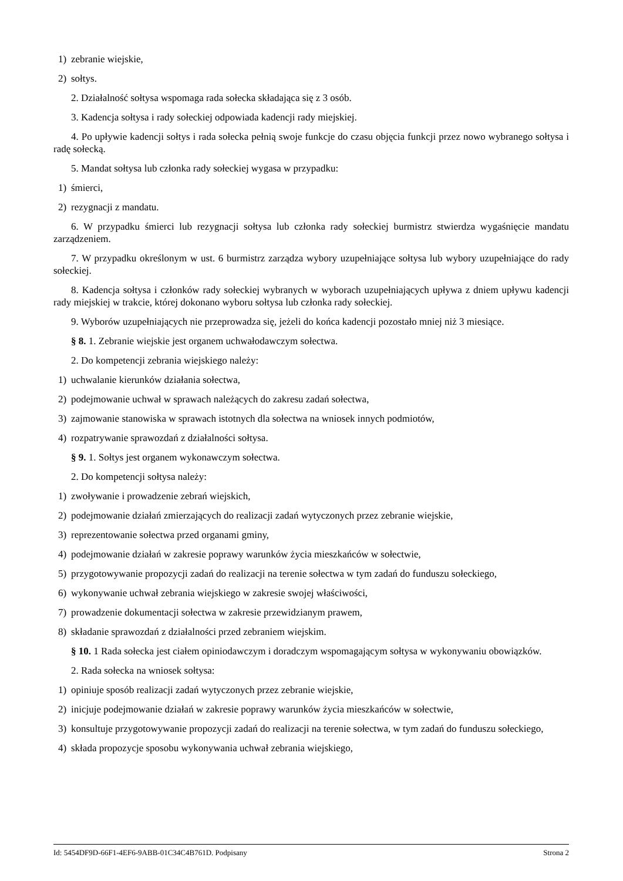1) zebranie wiejskie,
2) sołtys.
2. Działalność sołtysa wspomaga rada sołecka składająca się z 3 osób.
3. Kadencja sołtysa i rady sołeckiej odpowiada kadencji rady miejskiej.
4. Po upływie kadencji sołtys i rada sołecka pełnią swoje funkcje do czasu objęcia funkcji przez nowo wybranego sołtysa i radę sołecką.
5. Mandat sołtysa lub członka rady sołeckiej wygasa w przypadku:
1) śmierci,
2) rezygnacji z mandatu.
6. W przypadku śmierci lub rezygnacji sołtysa lub członka rady sołeckiej burmistrz stwierdza wygaśnięcie mandatu zarządzeniem.
7. W przypadku określonym w ust. 6 burmistrz zarządza wybory uzupełniające sołtysa lub wybory uzupełniające do rady sołeckiej.
8. Kadencja sołtysa i członków rady sołeckiej wybranych w wyborach uzupełniających upływa z dniem upływu kadencji rady miejskiej w trakcie, której dokonano wyboru sołtysa lub członka rady sołeckiej.
9. Wyborów uzupełniających nie przeprowadza się, jeżeli do końca kadencji pozostało mniej niż 3 miesiące.
§ 8. 1. Zebranie wiejskie jest organem uchwałodawczym sołectwa.
2. Do kompetencji zebrania wiejskiego należy:
1) uchwalanie kierunków działania sołectwa,
2) podejmowanie uchwał w sprawach należących do zakresu zadań sołectwa,
3) zajmowanie stanowiska w sprawach istotnych dla sołectwa na wniosek innych podmiotów,
4) rozpatrywanie sprawozdań z działalności sołtysa.
§ 9. 1. Sołtys jest organem wykonawczym sołectwa.
2. Do kompetencji sołtysa należy:
1) zwoływanie i prowadzenie zebrań wiejskich,
2) podejmowanie działań zmierzających do realizacji zadań wytyczonych przez zebranie wiejskie,
3) reprezentowanie sołectwa przed organami gminy,
4) podejmowanie działań w zakresie poprawy warunków życia mieszkańców w sołectwie,
5) przygotowywanie propozycji zadań do realizacji na terenie sołectwa w tym zadań do funduszu sołeckiego,
6) wykonywanie uchwał zebrania wiejskiego w zakresie swojej właściwości,
7) prowadzenie dokumentacji sołectwa w zakresie przewidzianym prawem,
8) składanie sprawozdań z działalności przed zebraniem wiejskim.
§ 10. 1 Rada sołecka jest ciałem opiniodawczym i doradczym wspomagającym sołtysa w wykonywaniu obowiązków.
2. Rada sołecka na wniosek sołtysa:
1) opiniuje sposób realizacji zadań wytyczonych przez zebranie wiejskie,
2) inicjuje podejmowanie działań w zakresie poprawy warunków życia mieszkańców w sołectwie,
3) konsultuje przygotowywanie propozycji zadań do realizacji na terenie sołectwa, w tym zadań do funduszu sołeckiego,
4) składa propozycje sposobu wykonywania uchwał zebrania wiejskiego,
Id: 5454DF9D-66F1-4EF6-9ABB-01C34C4B761D. Podpisany Strona 2